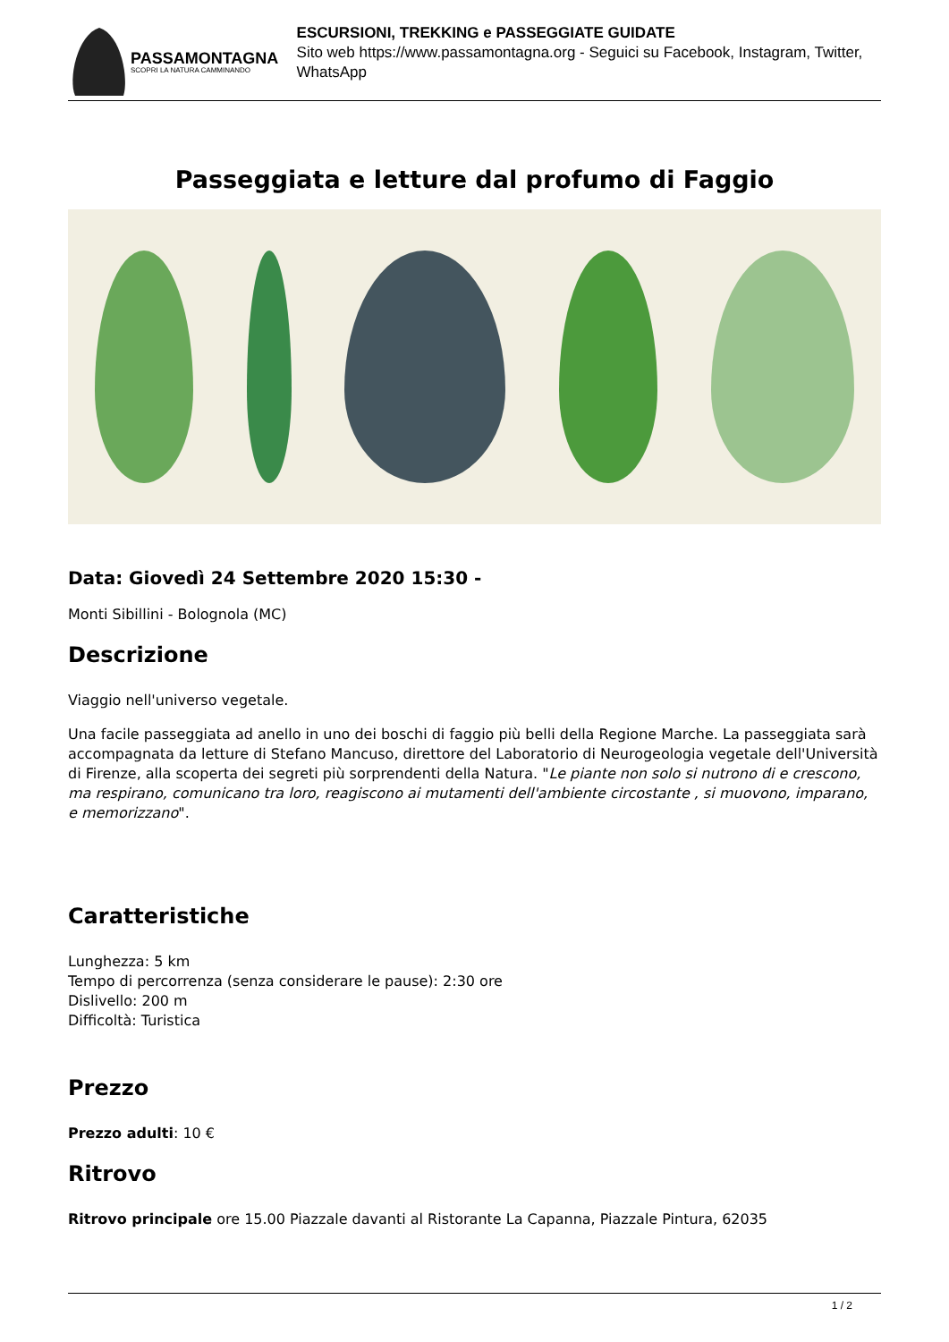PASSAMONTAGNA
SCOPRI LA NATURA CAMMINANDO
ESCURSIONI, TREKKING e PASSEGGIATE GUIDATE
Sito web https://www.passamontagna.org - Seguici su Facebook, Instagram, Twitter, WhatsApp
Passeggiata e letture dal profumo di Faggio
Data: Giovedì 24 Settembre 2020 15:30 -
Monti Sibillini - Bolognola (MC)
Descrizione
Viaggio nell'universo vegetale.
Una facile passeggiata ad anello in uno dei boschi di faggio più belli della Regione Marche. La passeggiata sarà accompagnata da letture di Stefano Mancuso, direttore del Laboratorio di Neurogeologia vegetale dell'Università di Firenze, alla scoperta dei segreti più sorprendenti della Natura. "Le piante non solo si nutrono di e crescono, ma respirano, comunicano tra loro, reagiscono ai mutamenti dell'ambiente circostante , si muovono, imparano, e memorizzano".
Caratteristiche
Lunghezza: 5 km
Tempo di percorrenza (senza considerare le pause): 2:30 ore
Dislivello: 200 m
Difficoltà: Turistica
Prezzo
Prezzo adulti: 10 €
Ritrovo
Ritrovo principale ore 15.00 Piazzale davanti al Ristorante La Capanna, Piazzale Pintura, 62035
1 / 2